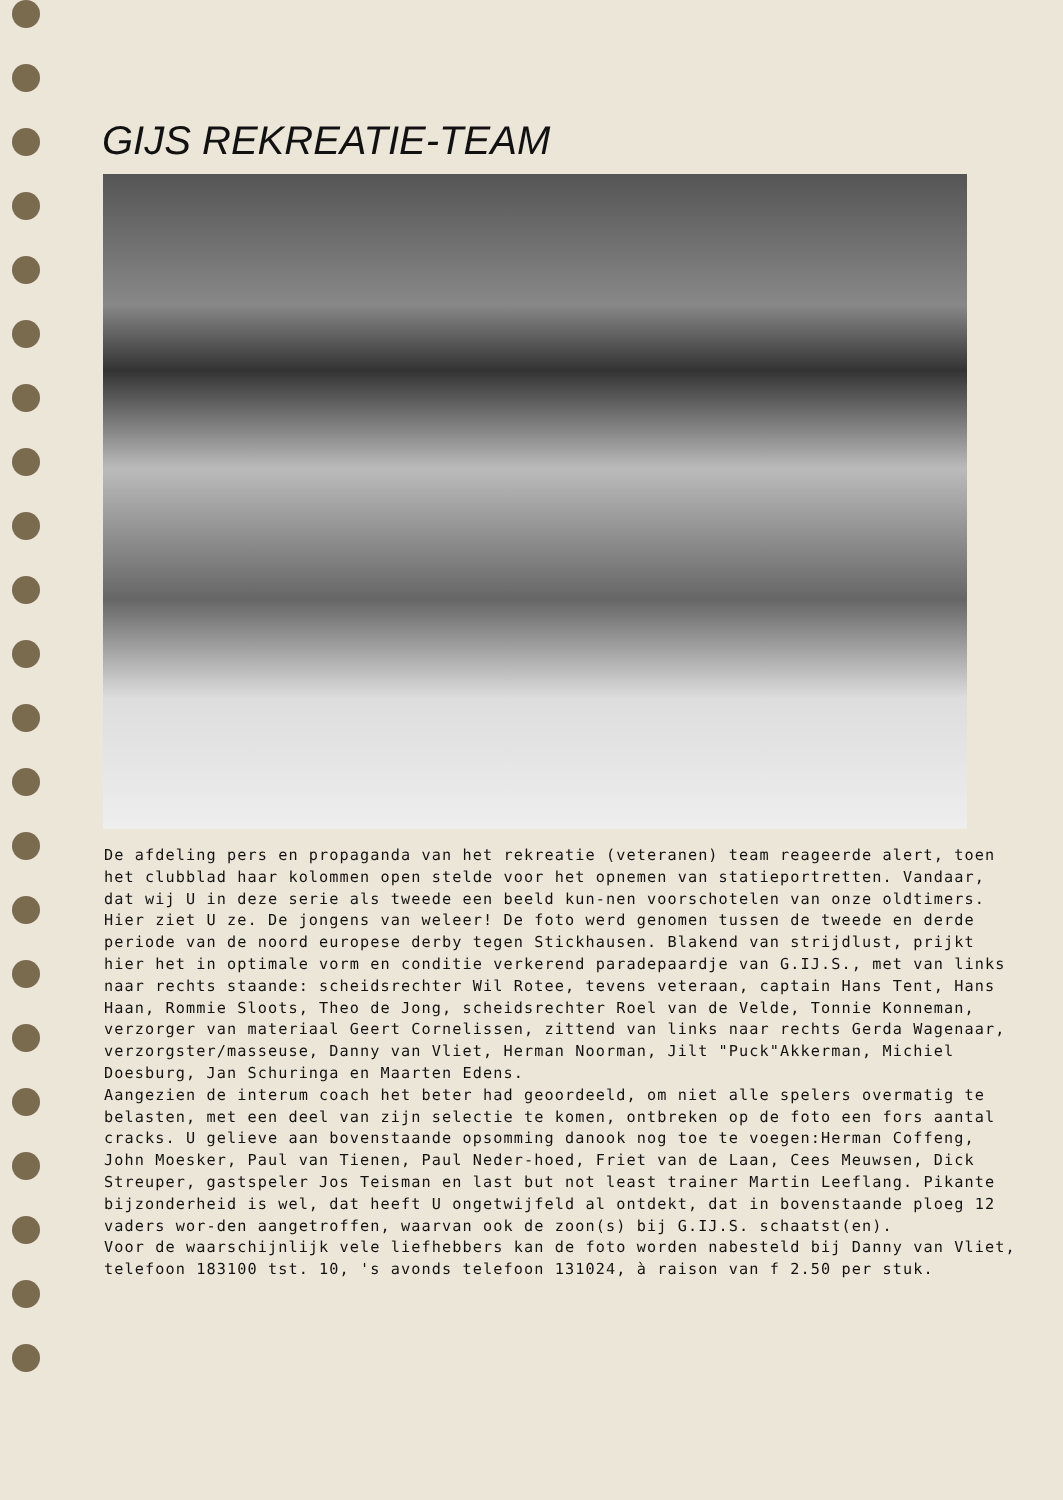GIJS REKREATIE-TEAM
De afdeling pers en propaganda van het rekreatie (veteranen) team reageerde alert, toen het clubblad haar kolommen open stelde voor het opnemen van statieportretten. Vandaar, dat wij U in deze serie als tweede een beeld kun-nen voorschotelen van onze oldtimers. Hier ziet U ze. De jongens van weleer! De foto werd genomen tussen de tweede en derde periode van de noord europese derby tegen Stickhausen. Blakend van strijdlust, prijkt hier het in optimale vorm en conditie verkerend paradepaardje van G.IJ.S., met van links naar rechts staande: scheidsrechter Wil Rotee, tevens veteraan, captain Hans Tent, Hans Haan, Rommie Sloots, Theo de Jong, scheidsrechter Roel van de Velde, Tonnie Konneman, verzorger van materiaal Geert Cornelissen, zittend van links naar rechts Gerda Wagenaar, verzorgster/masseuse, Danny van Vliet, Herman Noorman, Jilt "Puck"Akkerman, Michiel Doesburg, Jan Schuringa en Maarten Edens.
Aangezien de interum coach het beter had geoordeeld, om niet alle spelers overmatig te belasten, met een deel van zijn selectie te komen, ontbreken op de foto een fors aantal cracks. U gelieve aan bovenstaande opsomming danook nog toe te voegen:Herman Coffeng, John Moesker, Paul van Tienen, Paul Neder-hoed, Friet van de Laan, Cees Meuwsen, Dick Streuper, gastspeler Jos Teisman en last but not least trainer Martin Leeflang. Pikante bijzonderheid is wel, dat heeft U ongetwijfeld al ontdekt, dat in bovenstaande ploeg 12 vaders wor-den aangetroffen, waarvan ook de zoon(s) bij G.IJ.S. schaatst(en).
Voor de waarschijnlijk vele liefhebbers kan de foto worden nabesteld bij Danny van Vliet, telefoon 183100 tst. 10, 's avonds telefoon 131024, à raison van f 2.50 per stuk.